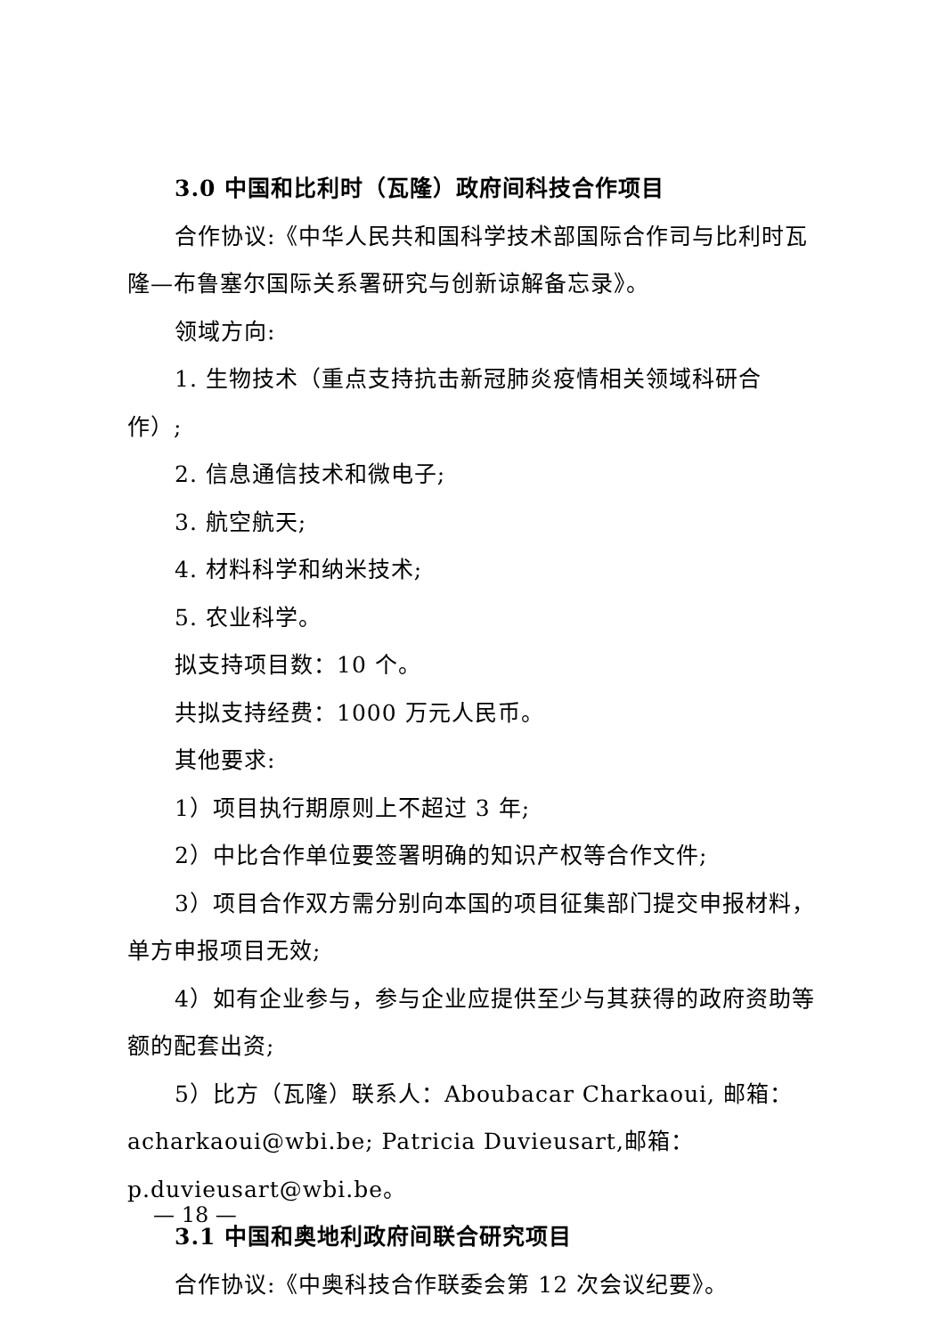3.0 中国和比利时（瓦隆）政府间科技合作项目
合作协议:《中华人民共和国科学技术部国际合作司与比利时瓦隆—布鲁塞尔国际关系署研究与创新谅解备忘录》。
领域方向:
1. 生物技术（重点支持抗击新冠肺炎疫情相关领域科研合作）;
2. 信息通信技术和微电子;
3. 航空航天;
4. 材料科学和纳米技术;
5. 农业科学。
拟支持项目数：10 个。
共拟支持经费：1000 万元人民币。
其他要求:
1）项目执行期原则上不超过 3 年;
2）中比合作单位要签署明确的知识产权等合作文件;
3）项目合作双方需分别向本国的项目征集部门提交申报材料，单方申报项目无效;
4）如有企业参与，参与企业应提供至少与其获得的政府资助等额的配套出资;
5）比方（瓦隆）联系人：Aboubacar Charkaoui, 邮箱：acharkaoui@wbi.be; Patricia Duvieusart,邮箱：p.duvieusart@wbi.be。
3.1 中国和奥地利政府间联合研究项目
合作协议:《中奥科技合作联委会第 12 次会议纪要》。
— 18 —